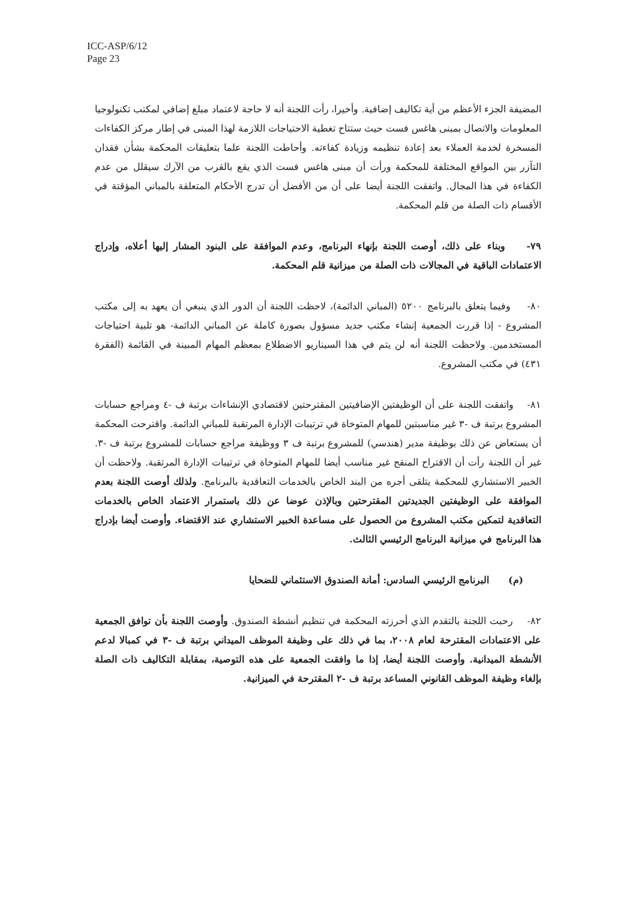ICC-ASP/6/12
Page 23
المضيفة الجزء الأعظم من أية تكاليف إضافية. وأخيرا، رأت اللجنة أنه لا حاجة لاعتماد مبلغ إضافي لمكتب تكنولوجيا المعلومات والاتصال بمبنى هاغس فست حيث ستتاح تغطية الاحتياجات اللازمة لهذا المبنى في إطار مركز الكفاءات المسخرة لخدمة العملاء بعد إعادة تنظيمه وزيادة كفاءته. وأحاطت اللجنة علما بتعليقات المحكمة بشأن فقدان التآزر بين المواقع المختلفة للمحكمة ورأت أن مبنى هاغس فست الذي يقع بالقرب من الآرك سيقلل من عدم الكفاءة في هذا المجال. واتفقت اللجنة أيضا على أن من الأفضل أن تدرج الأحكام المتعلقة بالمباني المؤقتة في الأقسام ذات الصلة من قلم المحكمة.
٧٩- وبناء على ذلك، أوصت اللجنة بإنهاء البرنامج، وعدم الموافقة على البنود المشار إليها أعلاه، وإدراج الاعتمادات الباقية في المجالات ذات الصلة من ميزانية قلم المحكمة.
٨٠- وفيما يتعلق بالبرنامج ٥٢٠٠ (المباني الدائمة)، لاحظت اللجنة أن الدور الذي ينبغي أن يعهد به إلى مكتب المشروع - إذا قررت الجمعية إنشاء مكتب جديد مسؤول بصورة كاملة عن المباني الدائمة- هو تلبية احتياجات المستخدمين. ولاحظت اللجنة أنه لن يتم في هذا السيناريو الاضطلاع بمعظم المهام المبينة في القائمة (الفقرة ٤٣١) في مكتب المشروع.
٨١- واتفقت اللجنة على أن الوظيفتين الإضافيتين المقترحتين لاقتصادي الإنشاءات برتبة ف -٤ ومراجع حسابات المشروع برتبة ف -٣ غير مناسبتين للمهام المتوخاة في ترتيبات الإدارة المرتقبة للمباني الدائمة. واقترحت المحكمة أن يستعاض عن ذلك بوظيفة مدير (هندسي) للمشروع برتبة ف ٣ ووظيفة مراجع حسابات للمشروع برتبة ف -٣. غير أن اللجنة رأت أن الاقتراح المنقح غير مناسب أيضا للمهام المتوخاة في ترتيبات الإدارة المرتقبة. ولاحظت أن الخبير الاستشاري للمحكمة يتلقى أجره من البند الخاص بالخدمات التعاقدية بالبرنامج. ولذلك أوصت اللجنة بعدم الموافقة على الوظيفتين الجديدتين المقترحتين وبالإذن عوضا عن ذلك باستمرار الاعتماد الخاص بالخدمات التعاقدية لتمكين مكتب المشروع من الحصول على مساعدة الخبير الاستشاري عند الاقتضاء. وأوصت أيضا بإدراج هذا البرنامج في ميزانية البرنامج الرئيسي الثالث.
(م) البرنامج الرئيسي السادس: أمانة الصندوق الاستئماني للضحايا
٨٢- رحبت اللجنة بالتقدم الذي أحرزته المحكمة في تنظيم أنشطة الصندوق. وأوصت اللجنة بأن توافق الجمعية على الاعتمادات المقترحة لعام ٢٠٠٨، بما في ذلك على وظيفة الموظف الميداني برتبة ف -٣ في كمبالا لدعم الأنشطة الميدانية. وأوصت اللجنة أيضا، إذا ما وافقت الجمعية على هذه التوصية، بمقابلة التكاليف ذات الصلة بإلغاء وظيفة الموظف القانوني المساعد برتبة ف -٢ المقترحة في الميزانية.